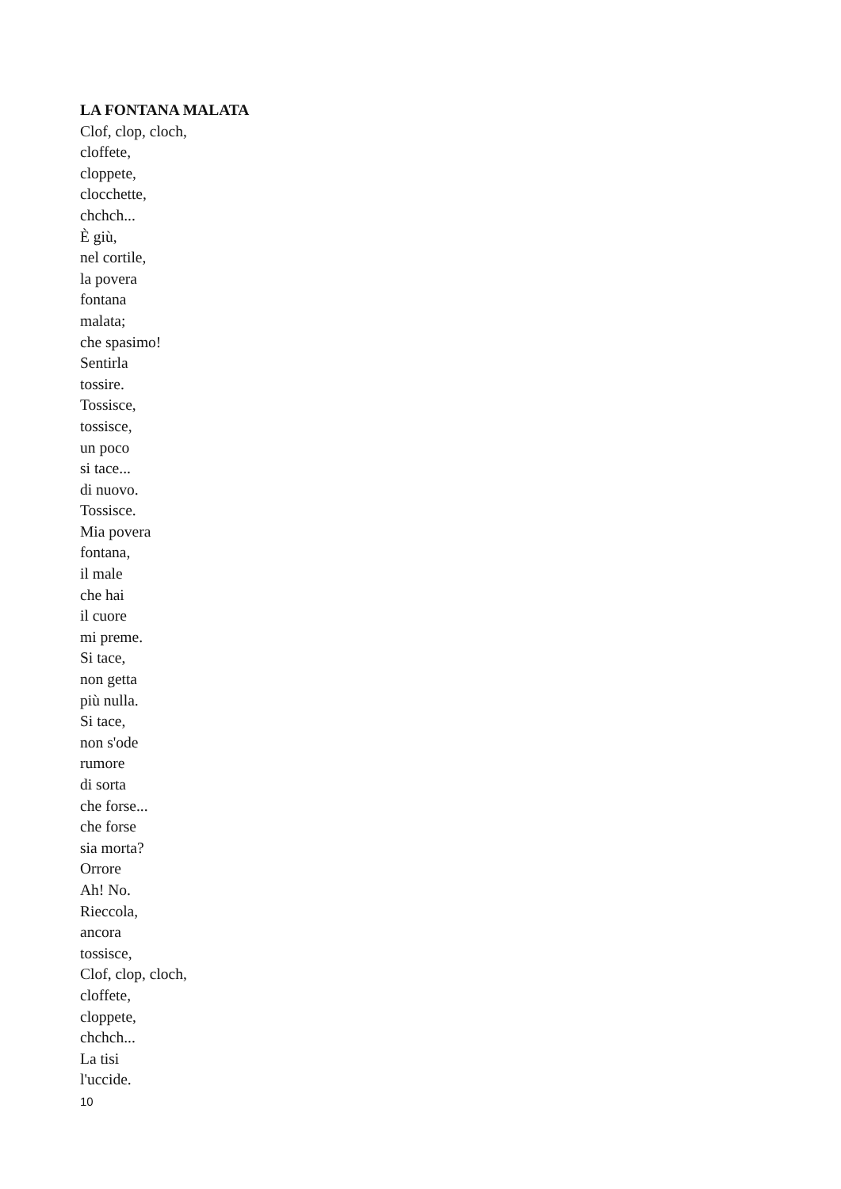LA FONTANA MALATA
Clof, clop, cloch,
cloffete,
cloppete,
clocchette,
chchch...
È giù,
nel cortile,
la povera
fontana
malata;
che spasimo!
Sentirla
tossire.
Tossisce,
tossisce,
un poco
si tace...
di nuovo.
Tossisce.
Mia povera
fontana,
il male
che hai
il cuore
mi preme.
Si tace,
non getta
più nulla.
Si tace,
non s'ode
rumore
di sorta
che forse...
che forse
sia morta?
Orrore
Ah! No.
Rieccola,
ancora
tossisce,
Clof, clop, cloch,
cloffete,
cloppete,
chchch...
La tisi
l'uccide.
10